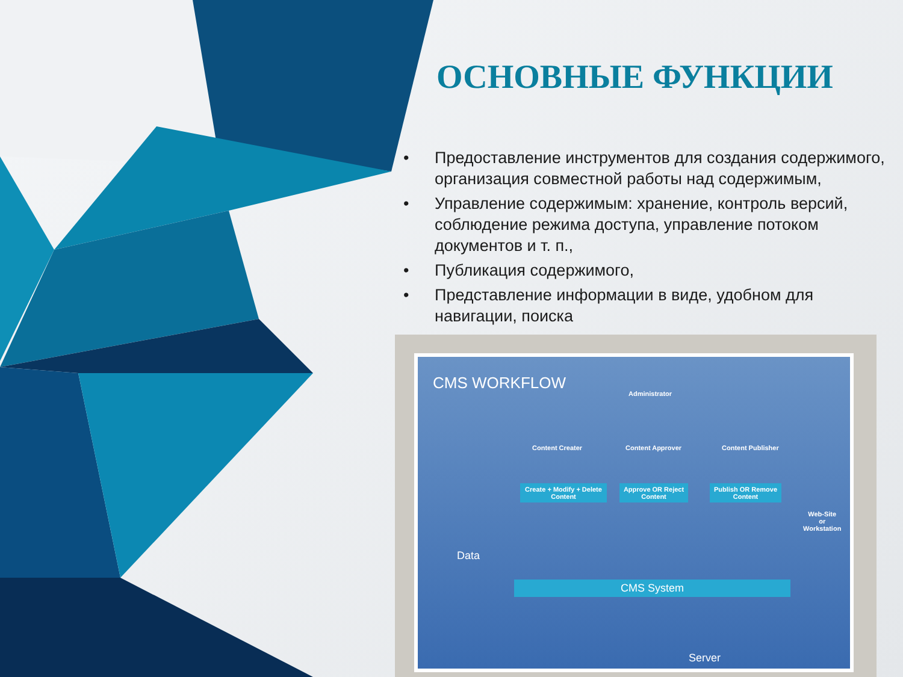ОСНОВНЫЕ ФУНКЦИИ
• Предоставление инструментов для создания содержимого, организация совместной работы над содержимым,
• Управление содержимым: хранение, контроль версий, соблюдение режима доступа, управление потоком документов и т. п.,
• Публикация содержимого,
• Представление информации в виде, удобном для навигации, поиска
CMS WORKFLOW
Administrator
Content Creater Content Approver Content Publisher
Create + Modify + Delete Content
Approve OR Reject Content
Publish OR Remove Content
Web-Site
or
Workstation
Data
CMS System
Server